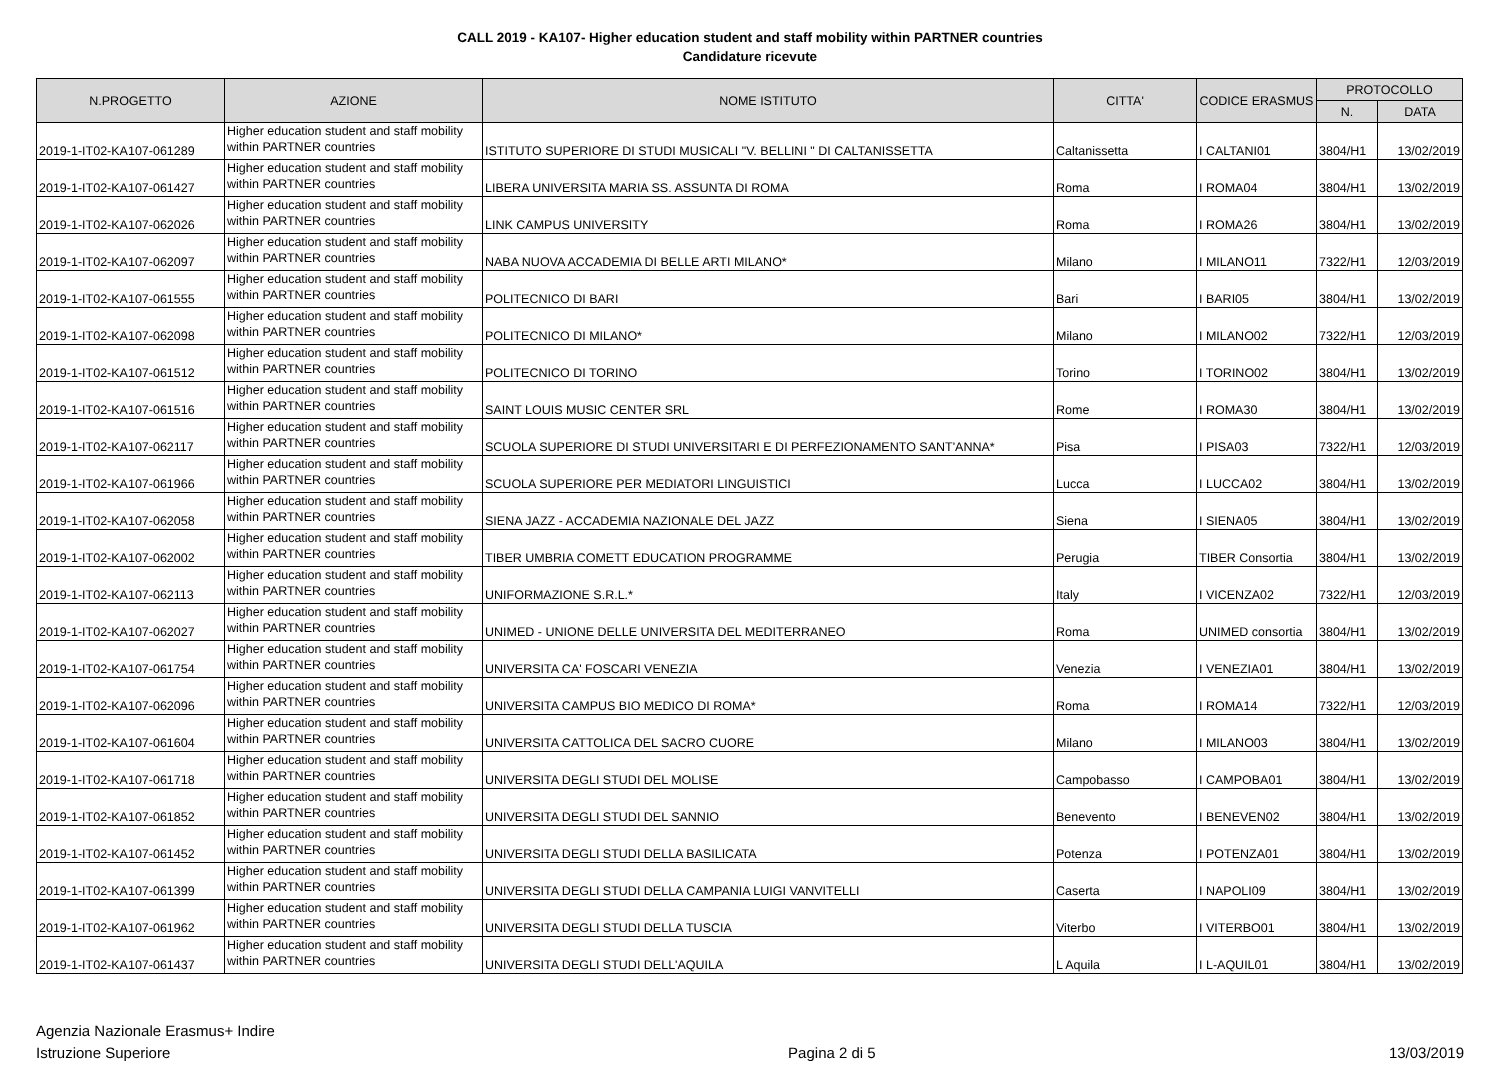CALL 2019 - KA107- Higher education student and staff mobility within PARTNER countries
Candidature ricevute
| N.PROGETTO | AZIONE | NOME ISTITUTO | CITTA' | CODICE ERASMUS | PROTOCOLLO | |
| --- | --- | --- | --- | --- | --- | --- |
| | | | | | N. | DATA |
| 2019-1-IT02-KA107-061289 | Higher education student and staff mobility within PARTNER countries | ISTITUTO SUPERIORE DI STUDI MUSICALI "V. BELLINI " DI CALTANISSETTA | Caltanissetta | I CALTANI01 | 3804/H1 | 13/02/2019 |
| 2019-1-IT02-KA107-061427 | Higher education student and staff mobility within PARTNER countries | LIBERA UNIVERSITA MARIA SS. ASSUNTA DI ROMA | Roma | I ROMA04 | 3804/H1 | 13/02/2019 |
| 2019-1-IT02-KA107-062026 | Higher education student and staff mobility within PARTNER countries | LINK CAMPUS UNIVERSITY | Roma | I ROMA26 | 3804/H1 | 13/02/2019 |
| 2019-1-IT02-KA107-062097 | Higher education student and staff mobility within PARTNER countries | NABA NUOVA ACCADEMIA DI BELLE ARTI MILANO* | Milano | I MILANO11 | 7322/H1 | 12/03/2019 |
| 2019-1-IT02-KA107-061555 | Higher education student and staff mobility within PARTNER countries | POLITECNICO DI BARI | Bari | I BARI05 | 3804/H1 | 13/02/2019 |
| 2019-1-IT02-KA107-062098 | Higher education student and staff mobility within PARTNER countries | POLITECNICO DI MILANO* | Milano | I MILANO02 | 7322/H1 | 12/03/2019 |
| 2019-1-IT02-KA107-061512 | Higher education student and staff mobility within PARTNER countries | POLITECNICO DI TORINO | Torino | I TORINO02 | 3804/H1 | 13/02/2019 |
| 2019-1-IT02-KA107-061516 | Higher education student and staff mobility within PARTNER countries | SAINT LOUIS MUSIC CENTER SRL | Rome | I ROMA30 | 3804/H1 | 13/02/2019 |
| 2019-1-IT02-KA107-062117 | Higher education student and staff mobility within PARTNER countries | SCUOLA SUPERIORE DI STUDI UNIVERSITARI E DI PERFEZIONAMENTO SANT'ANNA* | Pisa | I PISA03 | 7322/H1 | 12/03/2019 |
| 2019-1-IT02-KA107-061966 | Higher education student and staff mobility within PARTNER countries | SCUOLA SUPERIORE PER MEDIATORI LINGUISTICI | Lucca | I LUCCA02 | 3804/H1 | 13/02/2019 |
| 2019-1-IT02-KA107-062058 | Higher education student and staff mobility within PARTNER countries | SIENA JAZZ - ACCADEMIA NAZIONALE DEL JAZZ | Siena | I SIENA05 | 3804/H1 | 13/02/2019 |
| 2019-1-IT02-KA107-062002 | Higher education student and staff mobility within PARTNER countries | TIBER UMBRIA COMETT EDUCATION PROGRAMME | Perugia | TIBER Consortia | 3804/H1 | 13/02/2019 |
| 2019-1-IT02-KA107-062113 | Higher education student and staff mobility within PARTNER countries | UNIFORMAZIONE S.R.L.* | Italy | I VICENZA02 | 7322/H1 | 12/03/2019 |
| 2019-1-IT02-KA107-062027 | Higher education student and staff mobility within PARTNER countries | UNIMED - UNIONE DELLE UNIVERSITA DEL MEDITERRANEO | Roma | UNIMED consortia | 3804/H1 | 13/02/2019 |
| 2019-1-IT02-KA107-061754 | Higher education student and staff mobility within PARTNER countries | UNIVERSITA CA' FOSCARI VENEZIA | Venezia | I VENEZIA01 | 3804/H1 | 13/02/2019 |
| 2019-1-IT02-KA107-062096 | Higher education student and staff mobility within PARTNER countries | UNIVERSITA CAMPUS BIO MEDICO DI ROMA* | Roma | I ROMA14 | 7322/H1 | 12/03/2019 |
| 2019-1-IT02-KA107-061604 | Higher education student and staff mobility within PARTNER countries | UNIVERSITA CATTOLICA DEL SACRO CUORE | Milano | I MILANO03 | 3804/H1 | 13/02/2019 |
| 2019-1-IT02-KA107-061718 | Higher education student and staff mobility within PARTNER countries | UNIVERSITA DEGLI STUDI DEL MOLISE | Campobasso | I CAMPOBA01 | 3804/H1 | 13/02/2019 |
| 2019-1-IT02-KA107-061852 | Higher education student and staff mobility within PARTNER countries | UNIVERSITA DEGLI STUDI DEL SANNIO | Benevento | I BENEVEN02 | 3804/H1 | 13/02/2019 |
| 2019-1-IT02-KA107-061452 | Higher education student and staff mobility within PARTNER countries | UNIVERSITA DEGLI STUDI DELLA BASILICATA | Potenza | I POTENZA01 | 3804/H1 | 13/02/2019 |
| 2019-1-IT02-KA107-061399 | Higher education student and staff mobility within PARTNER countries | UNIVERSITA DEGLI STUDI DELLA CAMPANIA LUIGI VANVITELLI | Caserta | I NAPOLI09 | 3804/H1 | 13/02/2019 |
| 2019-1-IT02-KA107-061962 | Higher education student and staff mobility within PARTNER countries | UNIVERSITA DEGLI STUDI DELLA TUSCIA | Viterbo | I VITERBO01 | 3804/H1 | 13/02/2019 |
| 2019-1-IT02-KA107-061437 | Higher education student and staff mobility within PARTNER countries | UNIVERSITA DEGLI STUDI DELL'AQUILA | L Aquila | I L-AQUIL01 | 3804/H1 | 13/02/2019 |
Agenzia Nazionale Erasmus+ Indire
Istruzione Superiore
Pagina 2 di 5
13/03/2019